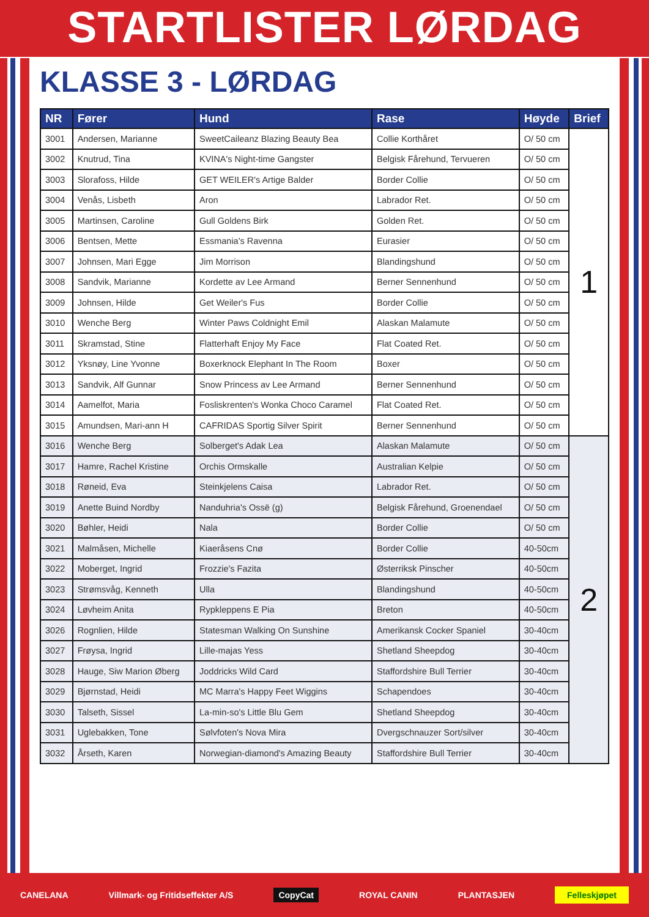STARTLISTER LØRDAG
KLASSE 3 - LØRDAG
| NR | Fører | Hund | Rase | Høyde | Brief |
| --- | --- | --- | --- | --- | --- |
| 3001 | Andersen, Marianne | SweetCaileanz Blazing Beauty Bea | Collie Korthåret | O/ 50 cm | 1 |
| 3002 | Knutrud, Tina | KVINA's Night-time Gangster | Belgisk Fårehund, Tervueren | O/ 50 cm | |
| 3003 | Slorafoss, Hilde | GET WEILER's Artige Balder | Border Collie | O/ 50 cm | |
| 3004 | Venås, Lisbeth | Aron | Labrador Ret. | O/ 50 cm | |
| 3005 | Martinsen, Caroline | Gull Goldens Birk | Golden Ret. | O/ 50 cm | |
| 3006 | Bentsen, Mette | Essmania's Ravenna | Eurasier | O/ 50 cm | |
| 3007 | Johnsen, Mari Egge | Jim Morrison | Blandingshund | O/ 50 cm | |
| 3008 | Sandvik, Marianne | Kordette av Lee Armand | Berner Sennenhund | O/ 50 cm | |
| 3009 | Johnsen, Hilde | Get Weiler's Fus | Border Collie | O/ 50 cm | |
| 3010 | Wenche Berg | Winter Paws Coldnight Emil | Alaskan Malamute | O/ 50 cm | |
| 3011 | Skramstad, Stine | Flatterhaft Enjoy My Face | Flat Coated Ret. | O/ 50 cm | |
| 3012 | Yksnøy, Line Yvonne | Boxerknock Elephant In The Room | Boxer | O/ 50 cm | |
| 3013 | Sandvik, Alf Gunnar | Snow Princess av Lee Armand | Berner Sennenhund | O/ 50 cm | |
| 3014 | Aamelfot, Maria | Fosliskrenten's Wonka Choco Caramel | Flat Coated Ret. | O/ 50 cm | |
| 3015 | Amundsen, Mari-ann H | CAFRIDAS Sportig Silver Spirit | Berner Sennenhund | O/ 50 cm | |
| 3016 | Wenche Berg | Solberget's Adak Lea | Alaskan Malamute | O/ 50 cm | 2 |
| 3017 | Hamre, Rachel Kristine | Orchis Ormskalle | Australian Kelpie | O/ 50 cm | |
| 3018 | Røneid, Eva | Steinkjelens Caisa | Labrador Ret. | O/ 50 cm | |
| 3019 | Anette Buind Nordby | Nanduhria's Ossë (g) | Belgisk Fårehund, Groenendael | O/ 50 cm | |
| 3020 | Bøhler, Heidi | Nala | Border Collie | O/ 50 cm | |
| 3021 | Malmåsen, Michelle | Kiaeråsens Cnø | Border Collie | 40-50cm | |
| 3022 | Moberget, Ingrid | Frozzie's Fazita | Østerriksk Pinscher | 40-50cm | |
| 3023 | Strømsvåg, Kenneth | Ulla | Blandingshund | 40-50cm | |
| 3024 | Løvheim Anita | Rypkleppens E Pia | Breton | 40-50cm | |
| 3026 | Rognlien, Hilde | Statesman Walking On Sunshine | Amerikansk Cocker Spaniel | 30-40cm | |
| 3027 | Frøysa, Ingrid | Lille-majas Yess | Shetland Sheepdog | 30-40cm | |
| 3028 | Hauge, Siw Marion Øberg | Joddricks Wild Card | Staffordshire Bull Terrier | 30-40cm | |
| 3029 | Bjørnstad, Heidi | MC Marra's Happy Feet Wiggins | Schapendoes | 30-40cm | |
| 3030 | Talseth, Sissel | La-min-so's Little Blu Gem | Shetland Sheepdog | 30-40cm | |
| 3031 | Uglebakken, Tone | Sølvfoten's Nova Mira | Dvergschnauzer Sort/silver | 30-40cm | |
| 3032 | Årseth, Karen | Norwegian-diamond's Amazing Beauty | Staffordshire Bull Terrier | 30-40cm | |
CANELANA Villmark- og Fritidseffekter A/S CopyCat ROYAL CANIN PLANTASJEN Felleskjøpet